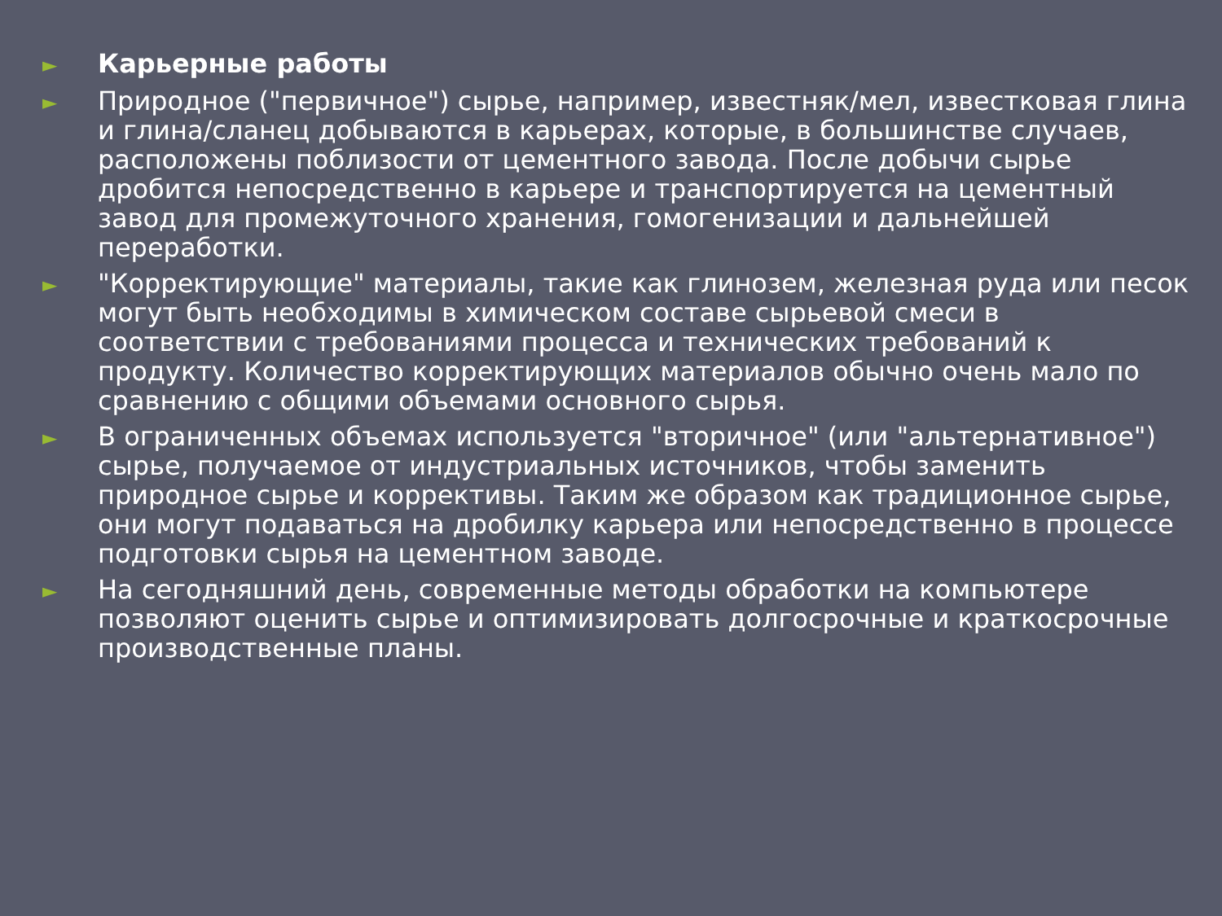► Карьерные работы
► Природное ("первичное") сырье, например, известняк/мел, известковая глина и глина/сланец добываются в карьерах, которые, в большинстве случаев, расположены поблизости от цементного завода. После добычи сырье дробится непосредственно в карьере и транспортируется на цементный завод для промежуточного хранения, гомогенизации и дальнейшей переработки.
► "Корректирующие" материалы, такие как глинозем, железная руда или песок могут быть необходимы в химическом составе сырьевой смеси в соответствии с требованиями процесса и технических требований к продукту. Количество корректирующих материалов обычно очень мало по сравнению с общими объемами основного сырья.
► В ограниченных объемах используется "вторичное" (или "альтернативное") сырье, получаемое от индустриальных источников, чтобы заменить природное сырье и коррективы. Таким же образом как традиционное сырье, они могут подаваться на дробилку карьера или непосредственно в процессе подготовки сырья на цементном заводе.
► На сегодняшний день, современные методы обработки на компьютере позволяют оценить сырье и оптимизировать долгосрочные и краткосрочные производственные планы.